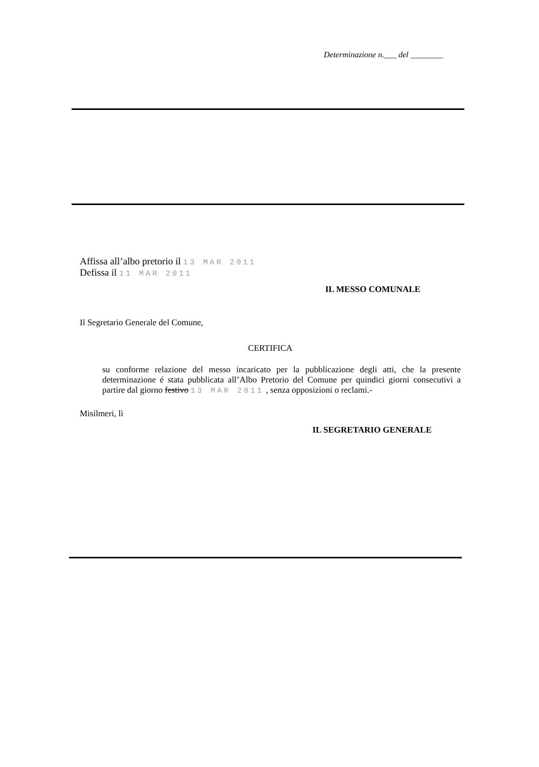Determinazione n.___ del ________
Affissa all’albo pretorio il 13 MAR 2011
Defissa il 11 MAR 2011
IL MESSO COMUNALE
Il Segretario Generale del Comune,
CERTIFICA
su conforme relazione del messo incaricato per la pubblicazione degli atti, che la presente determinazione é stata pubblicata all’Albo Pretorio del Comune per quindici giorni consecutivi a partire dal giorno festivo 13 MAR 2011 , senza opposizioni o reclami.-
Misilmeri, lì
IL SEGRETARIO GENERALE